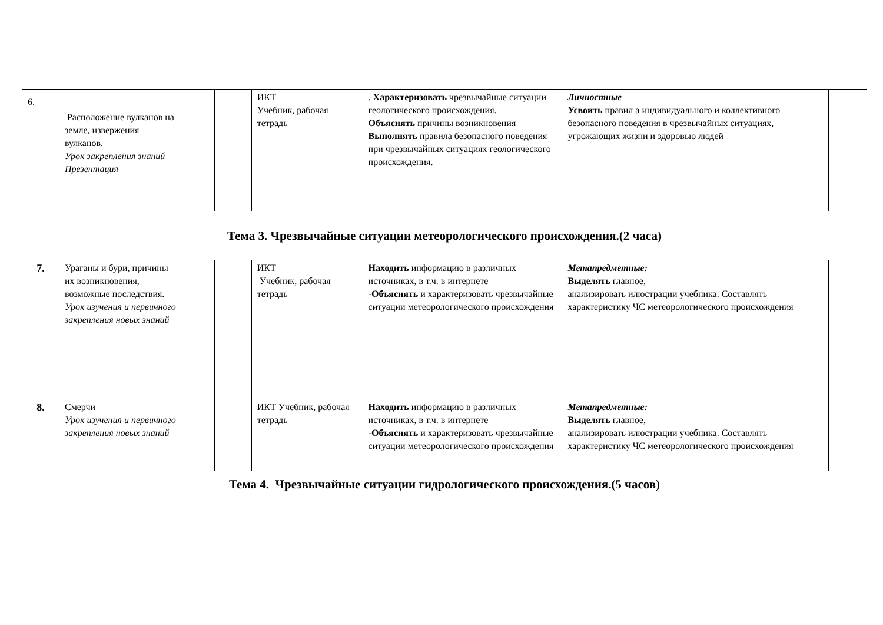| 6. | Расположение вулканов на земле, извержения вулканов. Урок закрепления знаний Презентация | | | ИКТ Учебник, рабочая тетрадь | . Характеризовать чрезвычайные ситуации геологического происхождения. Объяснять причины возникновения Выполнять правила безопасного поведения при чрезвычайных ситуациях геологического происхождения. | Личностные Усвоить правил а индивидуального и коллективного безопасного поведения в чрезвычайных ситуациях, угрожающих жизни и здоровью людей | |
| Тема 3. Чрезвычайные ситуации метеорологического происхождения.(2 часа) | | | | | | | |
| 7. | Ураганы и бури, причины их возникновения, возможные последствия. Урок изучения и первичного закрепления новых знаний | | | ИКТ Учебник, рабочая тетрадь | Находить информацию в различных источниках, в т.ч. в интернете - Объяснять и характеризовать чрезвычайные ситуации метеорологического происхождения | Метапредметные: Выделять главное, анализировать илюстрации учебника. Составлять характеристику ЧС метеорологического происхождения | |
| 8. | Смерчи Урок изучения и первичного закрепления новых знаний | | | ИКТ Учебник, рабочая тетрадь | Находить информацию в различных источниках, в т.ч. в интернете - Объяснять и характеризовать чрезвычайные ситуации метеорологического происхождения | Метапредметные: Выделять главное, анализировать илюстрации учебника. Составлять характеристику ЧС метеорологического происхождения | |
| Тема 4. Чрезвычайные ситуации гидрологического происхождения.(5 часов) | | | | | | | |